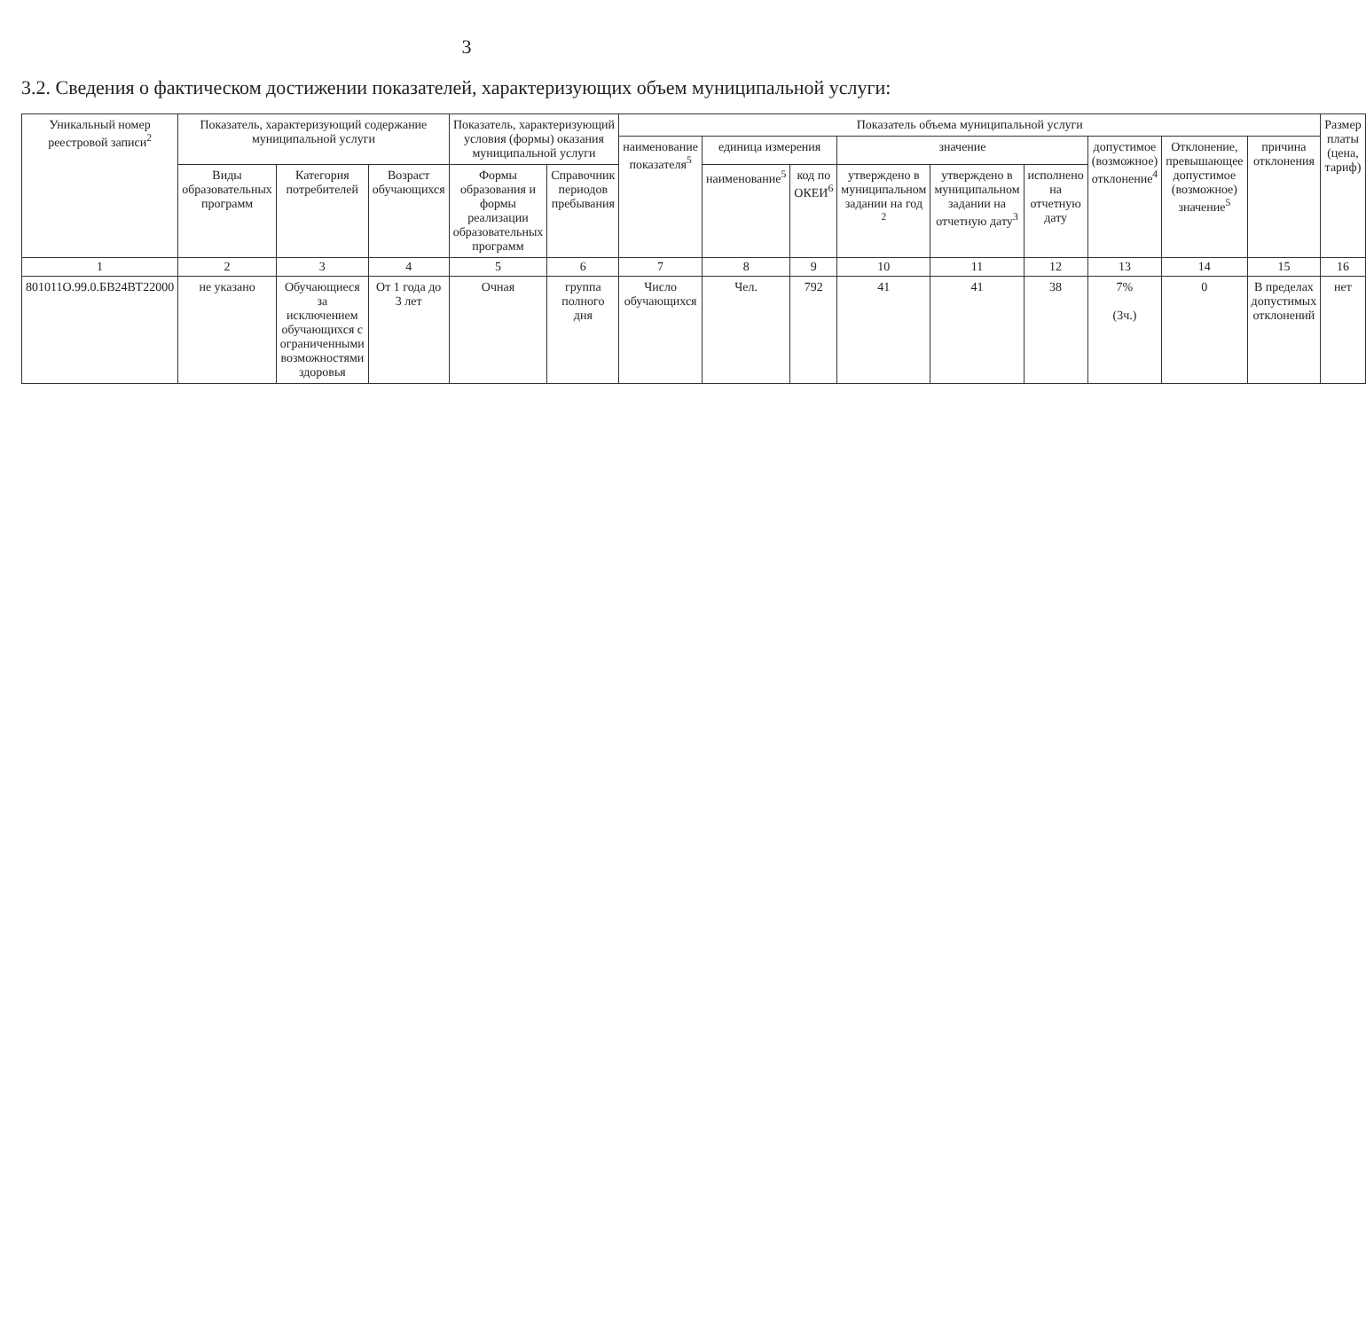3
3.2. Сведения о фактическом достижении показателей, характеризующих объем муниципальной услуги:
| Уникальный номер реестровой записи<sup>2</sup> | Показатель, характеризующий содержание муниципальной услуги | | | Показатель, характеризующий условия (формы) оказания муниципальной услуги | | Показатель объема муниципальной услуги | | | | | | | | | Размер платы (цена, тариф) |
| --- | --- | --- | --- | --- | --- | --- | --- | --- | --- | --- | --- | --- | --- | --- | --- |
| | | | | | | наименование показателя<sup>5</sup> | единица измерения | | значение | | | допустимое (возможное) отклонение<sup>4</sup> | Отклонение, превышающее допустимое (возможное) значение<sup>5</sup> | причина отклонения | |
| | Виды образовательных программ | Категория потребителей | Возраст обучающихся | Формы образования и формы реализации образовательных программ | Справочник периодов пребывания | | наименование<sup>5</sup> | код по ОКЕИ<sup>6</sup> | утверждено в муниципальном задании на год <sup>2</sup> | утверждено в муниципальном задании на отчетную дату<sup>3</sup> | исполнено на отчетную дату | | | | |
| 1 | 2 | 3 | 4 | 5 | 6 | 7 | 8 | 9 | 10 | 11 | 12 | 13 | 14 | 15 | 16 |
| 801011О.99.0.БВ24ВТ22000 | не указано | Обучающиеся за исключением обучающихся с ограниченными возможностями здоровья | От 1 года до 3 лет | Очная | группа полного дня | Число обучающихся | Чел. | 792 | 41 | 41 | 38 | 7% (3ч.) | 0 | В пределах допустимых отклонений | нет |